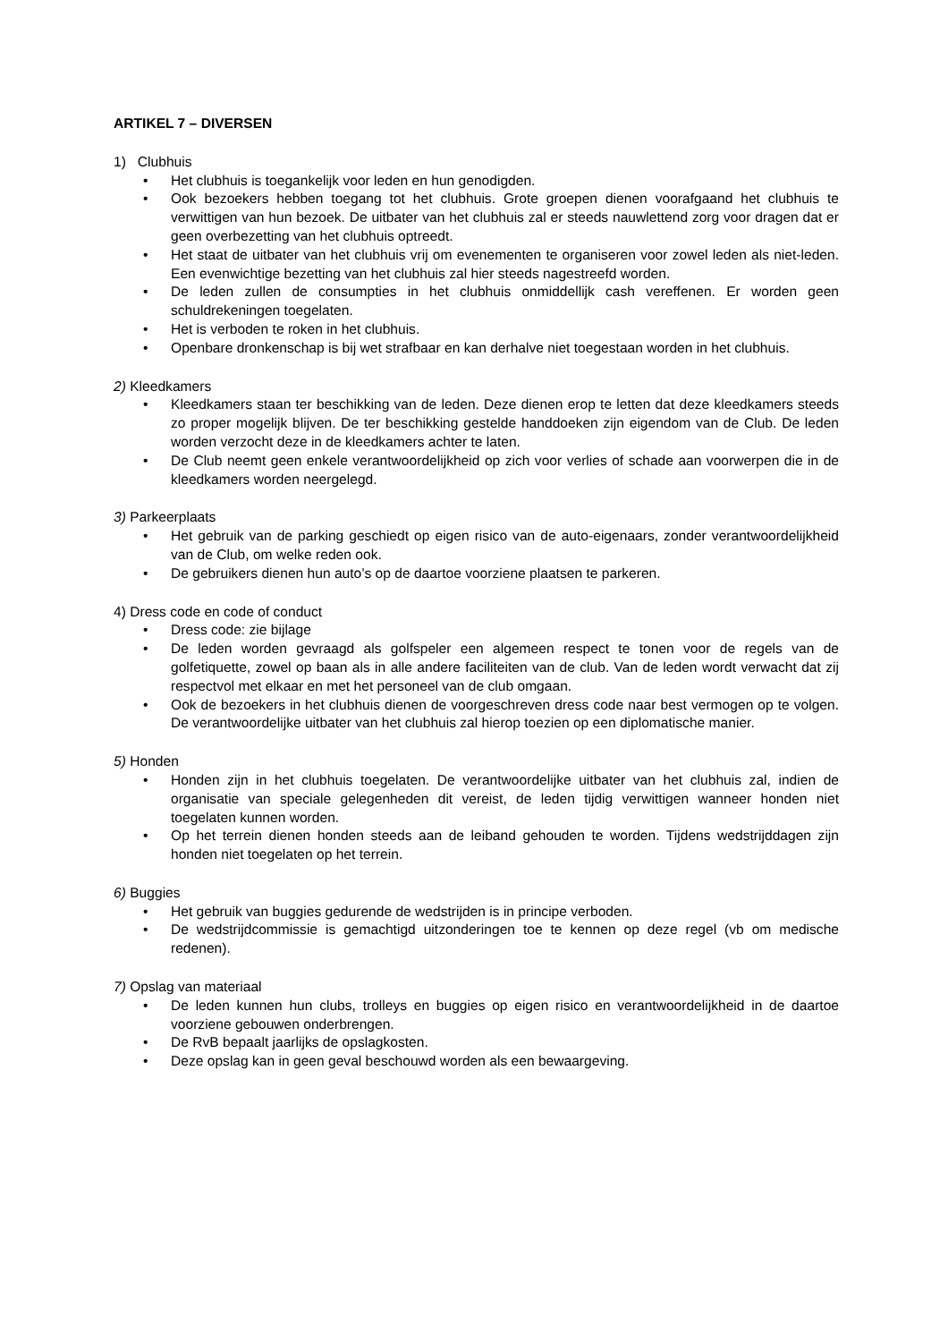ARTIKEL 7 – DIVERSEN
1) Clubhuis
• Het clubhuis is toegankelijk voor leden en hun genodigden.
• Ook bezoekers hebben toegang tot het clubhuis. Grote groepen dienen voorafgaand het clubhuis te verwittigen van hun bezoek. De uitbater van het clubhuis zal er steeds nauwlettend zorg voor dragen dat er geen overbezetting van het clubhuis optreedt.
• Het staat de uitbater van het clubhuis vrij om evenementen te organiseren voor zowel leden als niet-leden. Een evenwichtige bezetting van het clubhuis zal hier steeds nagestreefd worden.
• De leden zullen de consumpties in het clubhuis onmiddellijk cash vereffenen. Er worden geen schuldrekeningen toegelaten.
• Het is verboden te roken in het clubhuis.
• Openbare dronkenschap is bij wet strafbaar en kan derhalve niet toegestaan worden in het clubhuis.
2) Kleedkamers
• Kleedkamers staan ter beschikking van de leden. Deze dienen erop te letten dat deze kleedkamers steeds zo proper mogelijk blijven. De ter beschikking gestelde handdoeken zijn eigendom van de Club. De leden worden verzocht deze in de kleedkamers achter te laten.
• De Club neemt geen enkele verantwoordelijkheid op zich voor verlies of schade aan voorwerpen die in de kleedkamers worden neergelegd.
3) Parkeerplaats
• Het gebruik van de parking geschiedt op eigen risico van de auto-eigenaars, zonder verantwoordelijkheid van de Club, om welke reden ook.
• De gebruikers dienen hun auto’s op de daartoe voorziene plaatsen te parkeren.
4) Dress code en code of conduct
• Dress code: zie bijlage
• De leden worden gevraagd als golfspeler een algemeen respect te tonen voor de regels van de golfetiquette, zowel op baan als in alle andere faciliteiten van de club. Van de leden wordt verwacht dat zij respectvol met elkaar en met het personeel van de club omgaan.
• Ook de bezoekers in het clubhuis dienen de voorgeschreven dress code naar best vermogen op te volgen. De verantwoordelijke uitbater van het clubhuis zal hierop toezien op een diplomatische manier.
5) Honden
• Honden zijn in het clubhuis toegelaten. De verantwoordelijke uitbater van het clubhuis zal, indien de organisatie van speciale gelegenheden dit vereist, de leden tijdig verwittigen wanneer honden niet toegelaten kunnen worden.
• Op het terrein dienen honden steeds aan de leiband gehouden te worden. Tijdens wedstrijddagen zijn honden niet toegelaten op het terrein.
6) Buggies
• Het gebruik van buggies gedurende de wedstrijden is in principe verboden.
• De wedstrijdcommissie is gemachtigd uitzonderingen toe te kennen op deze regel (vb om medische redenen).
7) Opslag van materiaal
• De leden kunnen hun clubs, trolleys en buggies op eigen risico en verantwoordelijkheid in de daartoe voorziene gebouwen onderbrengen.
• De RvB bepaalt jaarlijks de opslagkosten.
• Deze opslag kan in geen geval beschouwd worden als een bewaargeving.